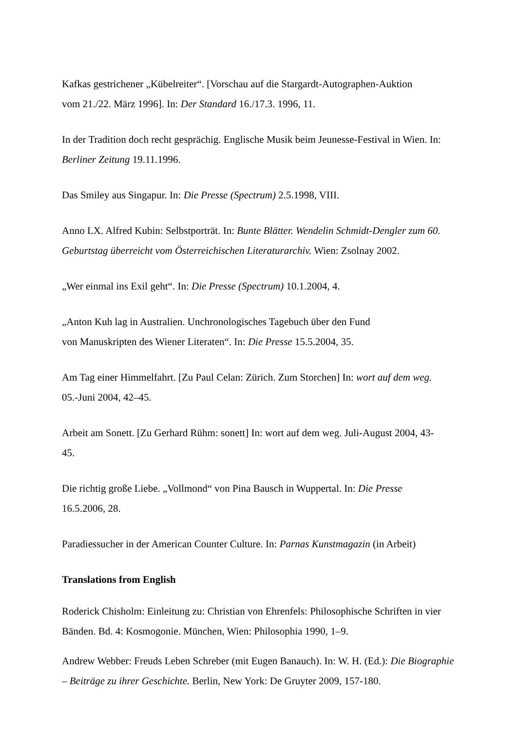Kafkas gestrichener „Kübelreiter“. [Vorschau auf die Stargardt-Autographen-Auktion
vom 21./22. März 1996]. In: Der Standard 16./17.3. 1996, 11.
In der Tradition doch recht gesprächig. Englische Musik beim Jeunesse-Festival in Wien. In: Berliner Zeitung 19.11.1996.
Das Smiley aus Singapur. In: Die Presse (Spectrum) 2.5.1998, VIII.
Anno LX. Alfred Kubin: Selbstporträt. In: Bunte Blätter. Wendelin Schmidt-Dengler zum 60. Geburtstag überreicht vom Österreichischen Literaturarchiv. Wien: Zsolnay 2002.
„Wer einmal ins Exil geht“. In: Die Presse (Spectrum) 10.1.2004, 4.
„Anton Kuh lag in Australien. Unchronologisches Tagebuch über den Fund
von Manuskripten des Wiener Literaten“. In: Die Presse 15.5.2004, 35.
Am Tag einer Himmelfahrt. [Zu Paul Celan: Zürich. Zum Storchen] In: wort auf dem weg.
05.-Juni 2004, 42–45.
Arbeit am Sonett. [Zu Gerhard Rühm: sonett] In: wort auf dem weg. Juli-August 2004, 43-
45.
Die richtig große Liebe. „Vollmond“ von Pina Bausch in Wuppertal. In: Die Presse
16.5.2006, 28.
Paradiessucher in der American Counter Culture. In: Parnas Kunstmagazin (in Arbeit)
Translations from English
Roderick Chisholm: Einleitung zu: Christian von Ehrenfels: Philosophische Schriften in vier Bänden. Bd. 4: Kosmogonie. München, Wien: Philosophia 1990, 1–9.
Andrew Webber: Freuds Leben Schreber (mit Eugen Banauch). In: W. H. (Ed.): Die Biographie – Beiträge zu ihrer Geschichte. Berlin, New York: De Gruyter 2009, 157-180.